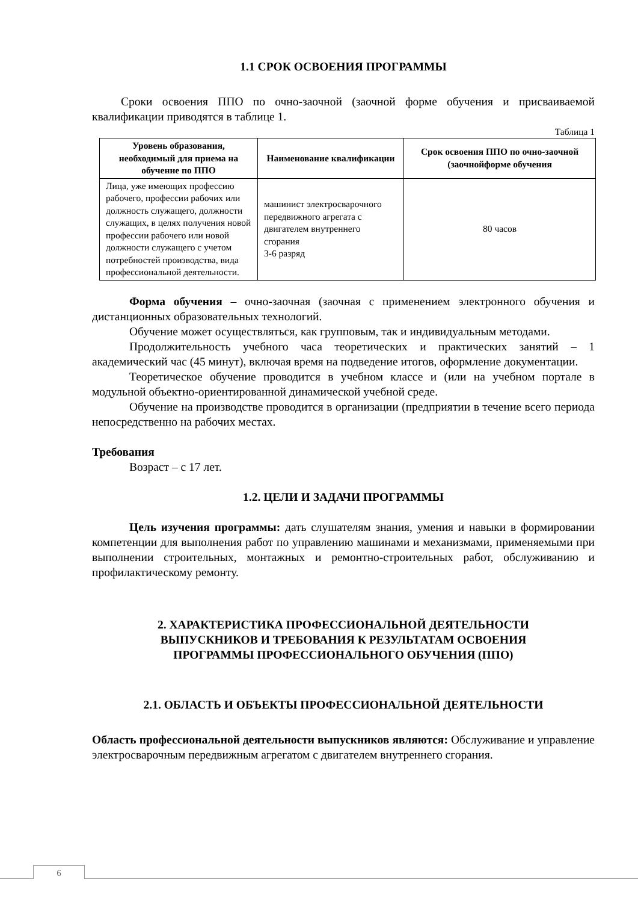1.1 СРОК ОСВОЕНИЯ ПРОГРАММЫ
Сроки освоения ППО по очно-заочной (заочной форме обучения и присваиваемой квалификации приводятся в таблице 1.
Таблица 1
| Уровень образования, необходимый для приема на обучение по ППО | Наименование квалификации | Срок освоения ППО по очно-заочной (заочнойформе обучения |
| --- | --- | --- |
| Лица, уже имеющих профессию рабочего, профессии рабочих или должность служащего, должности служащих, в целях получения новой профессии рабочего или новой должности служащего с учетом потребностей производства, вида профессиональной деятельности. | машинист электросварочного передвижного агрегата с двигателем внутреннего сгорания 3-6 разряд | 80 часов |
Форма обучения – очно-заочная (заочная с применением электронного обучения и дистанционных образовательных технологий.
Обучение может осуществляться, как групповым, так и индивидуальным методами.
Продолжительность учебного часа теоретических и практических занятий – 1 академический час (45 минут), включая время на подведение итогов, оформление документации.
Теоретическое обучение проводится в учебном классе и (или на учебном портале в модульной объектно-ориентированной динамической учебной среде.
Обучение на производстве проводится в организации (предприятии в течение всего периода непосредственно на рабочих местах.
Требования
Возраст – с 17 лет.
1.2. ЦЕЛИ И ЗАДАЧИ ПРОГРАММЫ
Цель изучения программы: дать слушателям знания, умения и навыки в формировании компетенции для выполнения работ по управлению машинами и механизмами, применяемыми при выполнении строительных, монтажных и ремонтно-строительных работ, обслуживанию и профилактическому ремонту.
2. ХАРАКТЕРИСТИКА ПРОФЕССИОНАЛЬНОЙ ДЕЯТЕЛЬНОСТИ
ВЫПУСКНИКОВ И ТРЕБОВАНИЯ К РЕЗУЛЬТАТАМ ОСВОЕНИЯ
ПРОГРАММЫ ПРОФЕССИОНАЛЬНОГО ОБУЧЕНИЯ (ППО)
2.1. ОБЛАСТЬ И ОБЪЕКТЫ ПРОФЕССИОНАЛЬНОЙ ДЕЯТЕЛЬНОСТИ
Область профессиональной деятельности выпускников являются: Обслуживание и управление электросварочным передвижным агрегатом с двигателем внутреннего сгорания.
6